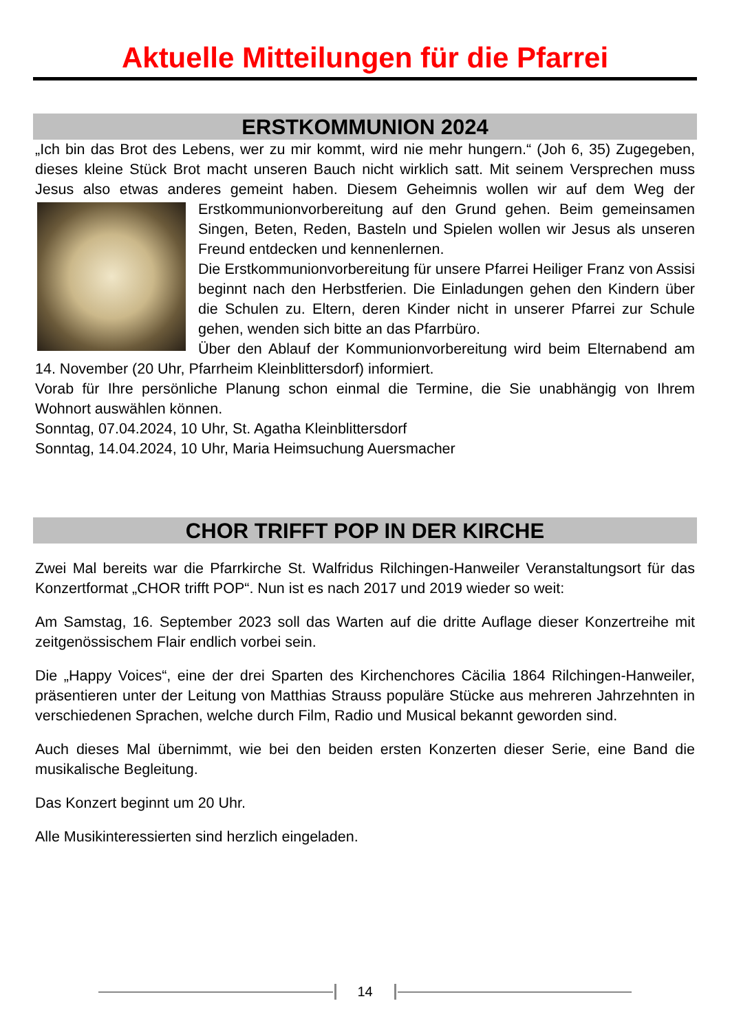Aktuelle Mitteilungen für die Pfarrei
ERSTKOMMUNION 2024
„Ich bin das Brot des Lebens, wer zu mir kommt, wird nie mehr hungern.“ (Joh 6, 35) Zugegeben, dieses kleine Stück Brot macht unseren Bauch nicht wirklich satt. Mit seinem Versprechen muss Jesus also etwas anderes gemeint haben. Diesem Geheimnis wollen wir auf dem Weg der Erstkommunionvorbereitung auf den Grund gehen. Beim gemeinsamen Singen, Beten, Reden, Basteln und Spielen wollen wir Jesus als unseren Freund entdecken und kennenlernen.
Die Erstkommunionvorbereitung für unsere Pfarrei Heiliger Franz von Assisi beginnt nach den Herbstferien. Die Einladungen gehen den Kindern über die Schulen zu. Eltern, deren Kinder nicht in unserer Pfarrei zur Schule gehen, wenden sich bitte an das Pfarrbüro.
Über den Ablauf der Kommunionvorbereitung wird beim Elternabend am 14. November (20 Uhr, Pfarrheim Kleinblittersdorf) informiert.
Vorab für Ihre persönliche Planung schon einmal die Termine, die Sie unabhängig von Ihrem Wohnort auswählen können.
Sonntag, 07.04.2024, 10 Uhr, St. Agatha Kleinblittersdorf
Sonntag, 14.04.2024, 10 Uhr, Maria Heimsuchung Auersmacher
CHOR TRIFFT POP IN DER KIRCHE
Zwei Mal bereits war die Pfarrkirche St. Walfridus Rilchingen-Hanweiler Veranstaltungsort für das Konzertformat „CHOR trifft POP“. Nun ist es nach 2017 und 2019 wieder so weit:
Am Samstag, 16. September 2023 soll das Warten auf die dritte Auflage dieser Konzertreihe mit zeitgenössischem Flair endlich vorbei sein.
Die „Happy Voices“, eine der drei Sparten des Kirchenchores Cäcilia 1864 Rilchingen-Hanweiler, präsentieren unter der Leitung von Matthias Strauss populäre Stücke aus mehreren Jahrzehnten in verschiedenen Sprachen, welche durch Film, Radio und Musical bekannt geworden sind.
Auch dieses Mal übernimmt, wie bei den beiden ersten Konzerten dieser Serie, eine Band die musikalische Begleitung.
Das Konzert beginnt um 20 Uhr.
Alle Musikinteressierten sind herzlich eingeladen.
14